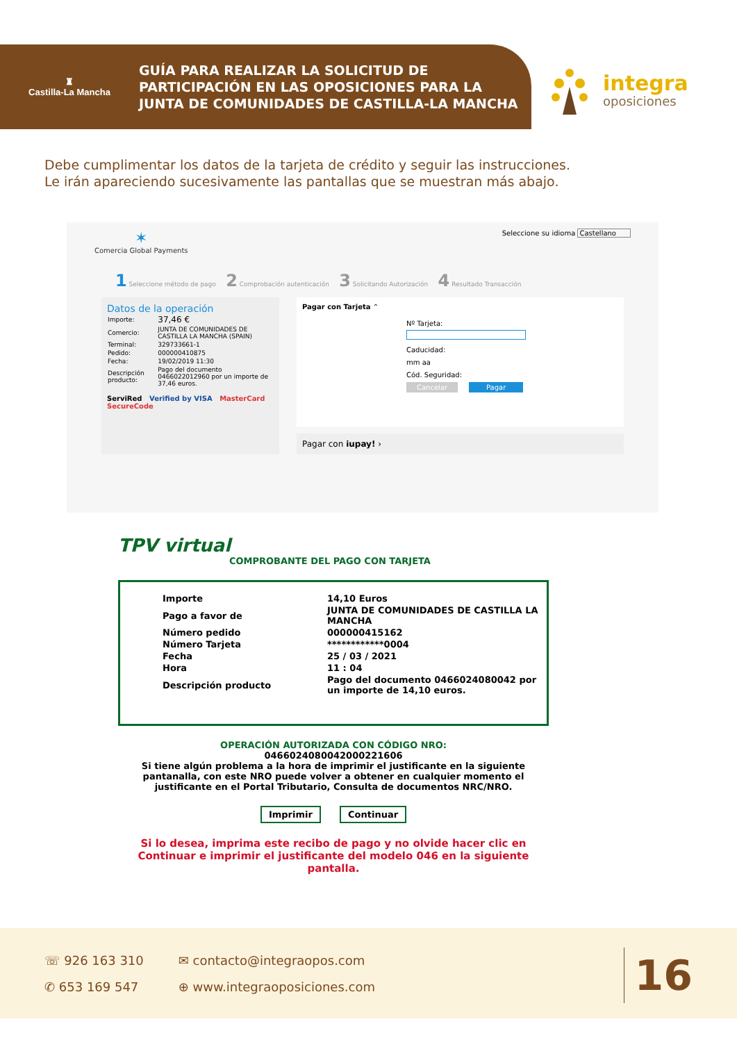♜
Castilla-La Mancha
GUÍA PARA REALIZAR LA SOLICITUD DE
PARTICIPACIÓN EN LAS OPOSICIONES PARA LA
JUNTA DE COMUNIDADES DE CASTILLA-LA MANCHA
integra
oposiciones
Debe cumplimentar los datos de la tarjeta de crédito y seguir las instrucciones.
Le irán apareciendo sucesivamente las pantallas que se muestran más abajo.
✶
Comercia Global Payments
Seleccione su idioma Castellano
1 Seleccione método de pago 2 Comprobación autenticación 3 Solicitando Autorización 4 Resultado Transacción
Datos de la operación
| Importe: | 37,46 € |
| Comercio: | JUNTA DE COMUNIDADES DE CASTILLA LA MANCHA (SPAIN) |
| Terminal: | 329733661-1 |
| Pedido: | 000000410875 |
| Fecha: | 19/02/2019 11:30 |
| Descripción producto: | Pago del documento 0466022012960 por un importe de 37,46 euros. |
ServiRed Verified by VISA MasterCard SecureCode
Pagar con Tarjeta ⌃
Nº Tarjeta:
Caducidad:
mm aa
Cód. Seguridad:
Cancelar Pagar
Pagar con iupay! ›
TPV virtual
COMPROBANTE DEL PAGO CON TARJETA
| Importe | 14,10 Euros |
| Pago a favor de | JUNTA DE COMUNIDADES DE CASTILLA LA MANCHA |
| Número pedido | 000000415162 |
| Número Tarjeta | ************0004 |
| Fecha | 25 / 03 / 2021 |
| Hora | 11 : 04 |
| Descripción producto | Pago del documento 0466024080042 por un importe de 14,10 euros. |
OPERACIÓN AUTORIZADA CON CÓDIGO NRO:
0466024080042000221606
Si tiene algún problema a la hora de imprimir el justificante en la siguiente pantanalla, con este NRO puede volver a obtener en cualquier momento el justificante en el Portal Tributario, Consulta de documentos NRC/NRO.
Imprimir Continuar
Si lo desea, imprima este recibo de pago y no olvide hacer clic en Continuar e imprimir el justificante del modelo 046 en la siguiente pantalla.
☏ 926 163 310
✆ 653 169 547
✉ contacto@integraopos.com
⊕ www.integraoposiciones.com
16